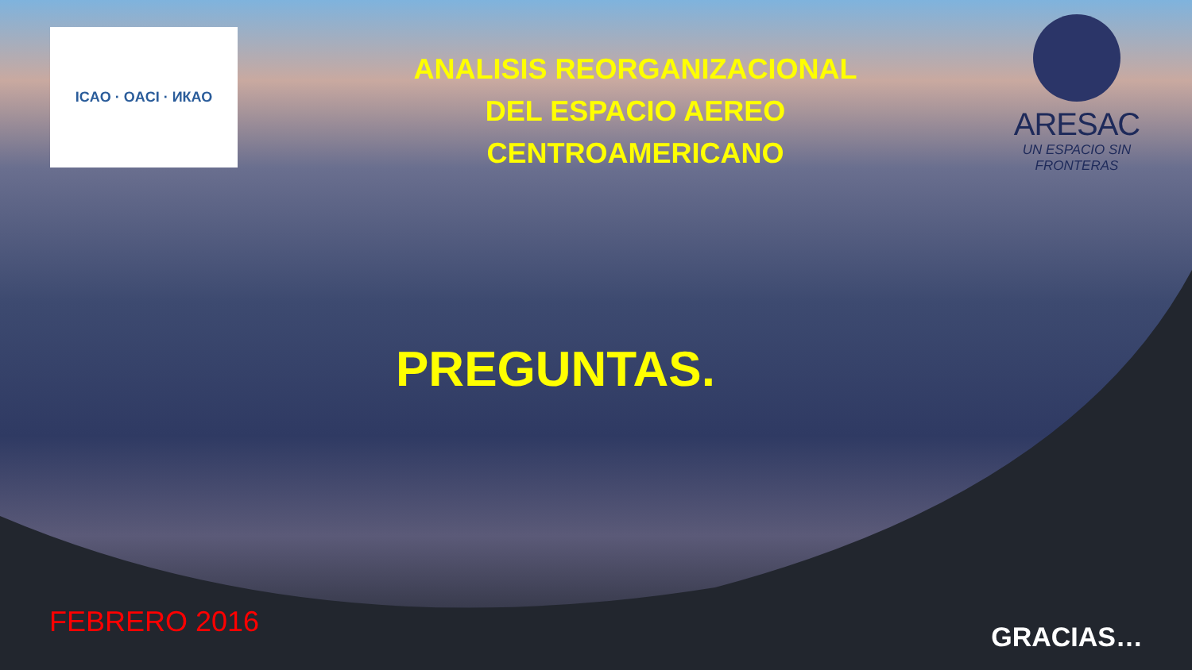ICAO · OACI · ИКАО
ANALISIS REORGANIZACIONAL
DEL ESPACIO AEREO
CENTROAMERICANO
ARESAC
UN ESPACIO SIN
FRONTERAS
PREGUNTAS.
FEBRERO 2016
GRACIAS…